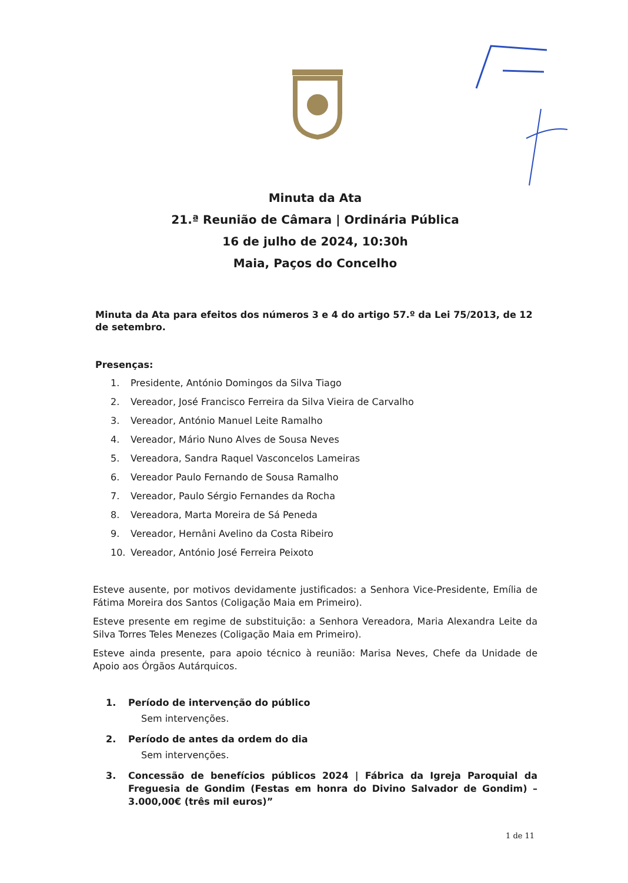Minuta da Ata
21.ª Reunião de Câmara | Ordinária Pública
16 de julho de 2024, 10:30h
Maia, Paços do Concelho
Minuta da Ata para efeitos dos números 3 e 4 do artigo 57.º da Lei 75/2013, de 12 de setembro.
Presenças:
1. Presidente, António Domingos da Silva Tiago
2. Vereador, José Francisco Ferreira da Silva Vieira de Carvalho
3. Vereador, António Manuel Leite Ramalho
4. Vereador, Mário Nuno Alves de Sousa Neves
5. Vereadora, Sandra Raquel Vasconcelos Lameiras
6. Vereador Paulo Fernando de Sousa Ramalho
7. Vereador, Paulo Sérgio Fernandes da Rocha
8. Vereadora, Marta Moreira de Sá Peneda
9. Vereador, Hernâni Avelino da Costa Ribeiro
10. Vereador, António José Ferreira Peixoto
Esteve ausente, por motivos devidamente justificados: a Senhora Vice-Presidente, Emília de Fátima Moreira dos Santos (Coligação Maia em Primeiro).
Esteve presente em regime de substituição: a Senhora Vereadora, Maria Alexandra Leite da Silva Torres Teles Menezes (Coligação Maia em Primeiro).
Esteve ainda presente, para apoio técnico à reunião: Marisa Neves, Chefe da Unidade de Apoio aos Órgãos Autárquicos.
1. Período de intervenção do público
Sem intervenções.
2. Período de antes da ordem do dia
Sem intervenções.
3. Concessão de benefícios públicos 2024 | Fábrica da Igreja Paroquial da Freguesia de Gondim (Festas em honra do Divino Salvador de Gondim) – 3.000,00€ (três mil euros)”
1 de 11